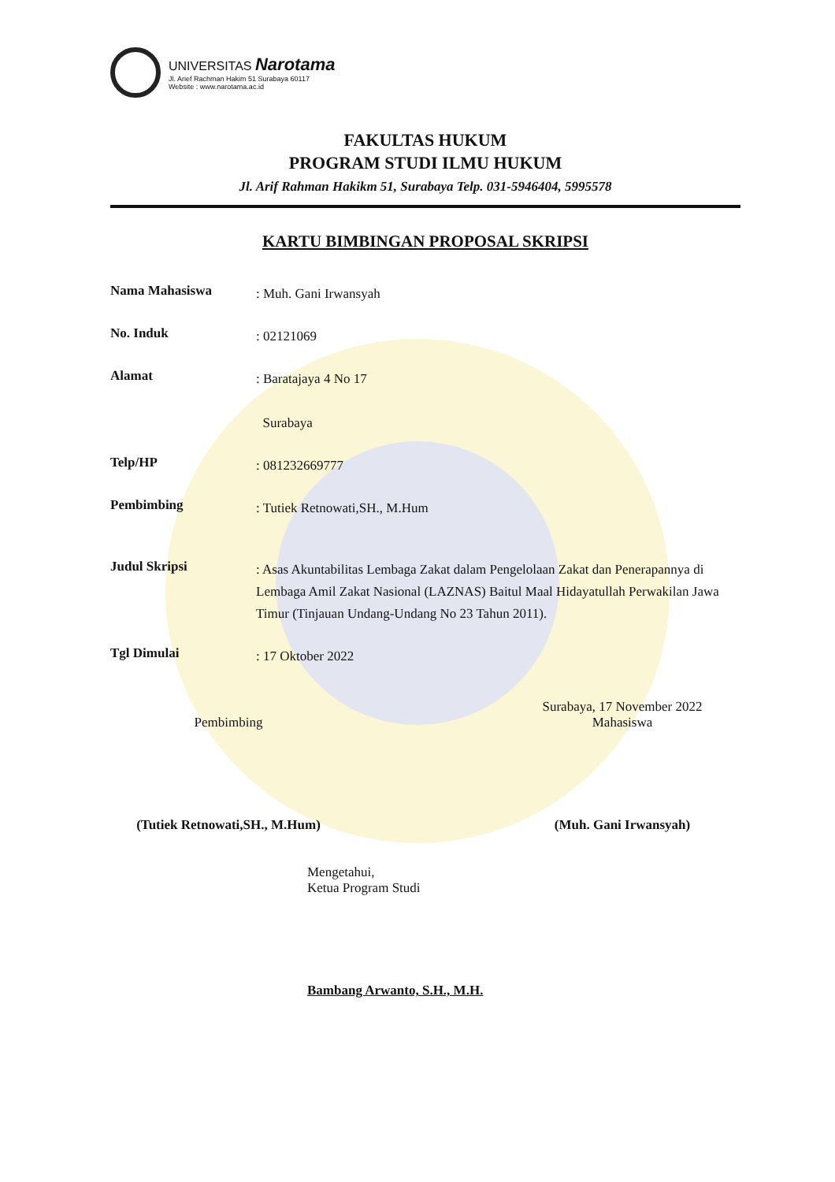UNIVERSITAS Narotama
Jl. Arief Rachman Hakim 51 Surabaya 60117
Website : www.narotama.ac.id
FAKULTAS HUKUM
PROGRAM STUDI ILMU HUKUM
Jl. Arif Rahman Hakikm 51, Surabaya Telp. 031-5946404, 5995578
KARTU BIMBINGAN PROPOSAL SKRIPSI
Nama Mahasiswa
: Muh. Gani Irwansyah
No. Induk
: 02121069
Alamat
: Baratajaya 4 No 17
Surabaya
Telp/HP
: 081232669777
Pembimbing
: Tutiek Retnowati,SH., M.Hum
Judul Skripsi
: Asas Akuntabilitas Lembaga Zakat dalam Pengelolaan Zakat dan Penerapannya di Lembaga Amil Zakat Nasional (LAZNAS) Baitul Maal Hidayatullah Perwakilan Jawa Timur (Tinjauan Undang-Undang No 23 Tahun 2011).
Tgl Dimulai
: 17 Oktober 2022
Pembimbing
(Tutiek Retnowati,SH., M.Hum)
Surabaya, 17 November 2022
Mahasiswa
(Muh. Gani Irwansyah)
Mengetahui,
Ketua Program Studi
Bambang Arwanto, S.H., M.H.